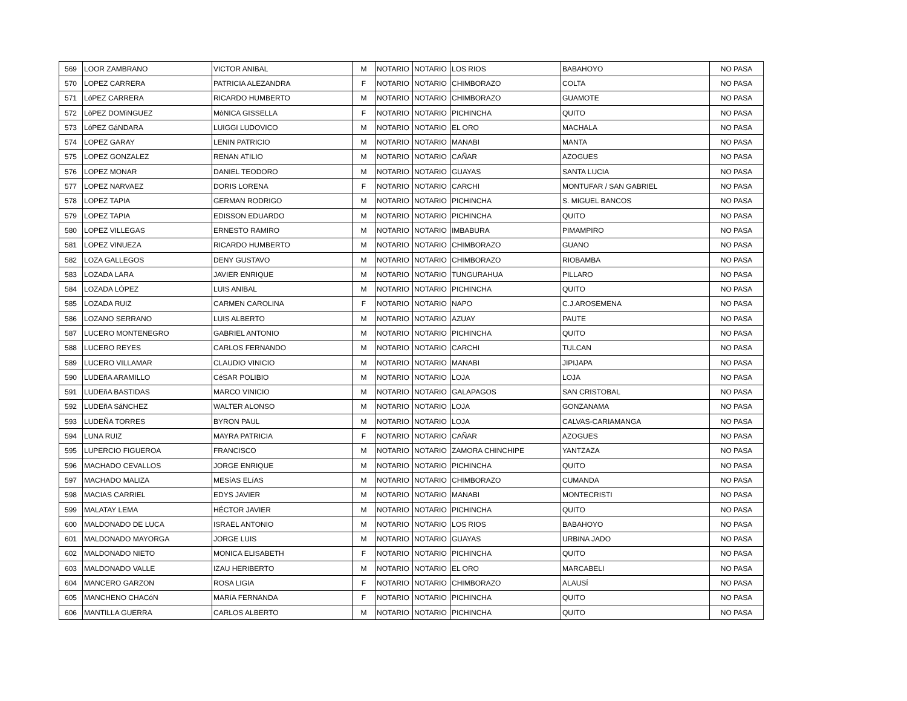| 569 | LOOR ZAMBRANO | VICTOR ANIBAL | M | NOTARIO | NOTARIO | LOS RIOS | BABAHOYO | NO PASA |
| 570 | LOPEZ CARRERA | PATRICIA ALEZANDRA | F | NOTARIO | NOTARIO | CHIMBORAZO | COLTA | NO PASA |
| 571 | LóPEZ CARRERA | RICARDO HUMBERTO | M | NOTARIO | NOTARIO | CHIMBORAZO | GUAMOTE | NO PASA |
| 572 | LòPEZ DOMìNGUEZ | MòNICA GISSELLA | F | NOTARIO | NOTARIO | PICHINCHA | QUITO | NO PASA |
| 573 | LóPEZ GáNDARA | LUIGGI LUDOVICO | M | NOTARIO | NOTARIO | EL ORO | MACHALA | NO PASA |
| 574 | LOPEZ GARAY | LENIN PATRICIO | M | NOTARIO | NOTARIO | MANABI | MANTA | NO PASA |
| 575 | LOPEZ GONZALEZ | RENAN ATILIO | M | NOTARIO | NOTARIO | CAÑAR | AZOGUES | NO PASA |
| 576 | LOPEZ MONAR | DANIEL TEODORO | M | NOTARIO | NOTARIO | GUAYAS | SANTA LUCIA | NO PASA |
| 577 | LOPEZ NARVAEZ | DORIS LORENA | F | NOTARIO | NOTARIO | CARCHI | MONTUFAR / SAN GABRIEL | NO PASA |
| 578 | LOPEZ TAPIA | GERMAN RODRIGO | M | NOTARIO | NOTARIO | PICHINCHA | S. MIGUEL BANCOS | NO PASA |
| 579 | LOPEZ TAPIA | EDISSON EDUARDO | M | NOTARIO | NOTARIO | PICHINCHA | QUITO | NO PASA |
| 580 | LOPEZ VILLEGAS | ERNESTO RAMIRO | M | NOTARIO | NOTARIO | IMBABURA | PIMAMPIRO | NO PASA |
| 581 | LOPEZ VINUEZA | RICARDO HUMBERTO | M | NOTARIO | NOTARIO | CHIMBORAZO | GUANO | NO PASA |
| 582 | LOZA GALLEGOS | DENY GUSTAVO | M | NOTARIO | NOTARIO | CHIMBORAZO | RIOBAMBA | NO PASA |
| 583 | LOZADA LARA | JAVIER ENRIQUE | M | NOTARIO | NOTARIO | TUNGURAHUA | PILLARO | NO PASA |
| 584 | LOZADA LÓPEZ | LUIS ANIBAL | M | NOTARIO | NOTARIO | PICHINCHA | QUITO | NO PASA |
| 585 | LOZADA RUIZ | CARMEN CAROLINA | F | NOTARIO | NOTARIO | NAPO | C.J.AROSEMENA | NO PASA |
| 586 | LOZANO SERRANO | LUIS ALBERTO | M | NOTARIO | NOTARIO | AZUAY | PAUTE | NO PASA |
| 587 | LUCERO MONTENEGRO | GABRIEL ANTONIO | M | NOTARIO | NOTARIO | PICHINCHA | QUITO | NO PASA |
| 588 | LUCERO REYES | CARLOS FERNANDO | M | NOTARIO | NOTARIO | CARCHI | TULCAN | NO PASA |
| 589 | LUCERO VILLAMAR | CLAUDIO VINICIO | M | NOTARIO | NOTARIO | MANABI | JIPIJAPA | NO PASA |
| 590 | LUDEñA ARAMILLO | CéSAR POLIBIO | M | NOTARIO | NOTARIO | LOJA | LOJA | NO PASA |
| 591 | LUDEñA BASTIDAS | MARCO VINICIO | M | NOTARIO | NOTARIO | GALAPAGOS | SAN CRISTOBAL | NO PASA |
| 592 | LUDEñA SáNCHEZ | WALTER ALONSO | M | NOTARIO | NOTARIO | LOJA | GONZANAMA | NO PASA |
| 593 | LUDEÑA TORRES | BYRON PAUL | M | NOTARIO | NOTARIO | LOJA | CALVAS-CARIAMANGA | NO PASA |
| 594 | LUNA RUIZ | MAYRA PATRICIA | F | NOTARIO | NOTARIO | CAÑAR | AZOGUES | NO PASA |
| 595 | LUPERCIO FIGUEROA | FRANCISCO | M | NOTARIO | NOTARIO | ZAMORA CHINCHIPE | YANTZAZA | NO PASA |
| 596 | MACHADO CEVALLOS | JORGE ENRIQUE | M | NOTARIO | NOTARIO | PICHINCHA | QUITO | NO PASA |
| 597 | MACHADO MALIZA | MESíAS ELíAS | M | NOTARIO | NOTARIO | CHIMBORAZO | CUMANDA | NO PASA |
| 598 | MACIAS CARRIEL | EDYS JAVIER | M | NOTARIO | NOTARIO | MANABI | MONTECRISTI | NO PASA |
| 599 | MALATAY LEMA | HÉCTOR JAVIER | M | NOTARIO | NOTARIO | PICHINCHA | QUITO | NO PASA |
| 600 | MALDONADO DE LUCA | ISRAEL ANTONIO | M | NOTARIO | NOTARIO | LOS RIOS | BABAHOYO | NO PASA |
| 601 | MALDONADO MAYORGA | JORGE LUIS | M | NOTARIO | NOTARIO | GUAYAS | URBINA JADO | NO PASA |
| 602 | MALDONADO NIETO | MONICA ELISABETH | F | NOTARIO | NOTARIO | PICHINCHA | QUITO | NO PASA |
| 603 | MALDONADO VALLE | IZAU HERIBERTO | M | NOTARIO | NOTARIO | EL ORO | MARCABELI | NO PASA |
| 604 | MANCERO GARZON | ROSA LIGIA | F | NOTARIO | NOTARIO | CHIMBORAZO | ALAUSÍ | NO PASA |
| 605 | MANCHENO CHACóN | MARíA FERNANDA | F | NOTARIO | NOTARIO | PICHINCHA | QUITO | NO PASA |
| 606 | MANTILLA GUERRA | CARLOS ALBERTO | M | NOTARIO | NOTARIO | PICHINCHA | QUITO | NO PASA |